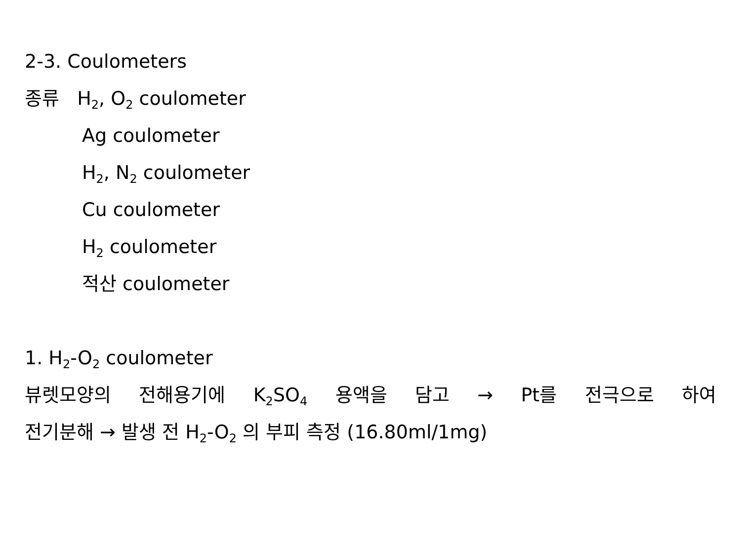2-3. Coulometers
종류 H<sub>2</sub>, O<sub>2</sub> coulometer
Ag coulometer
H<sub>2</sub>, N<sub>2</sub> coulometer
Cu coulometer
H<sub>2</sub> coulometer
적산 coulometer
1. H<sub>2</sub>-O<sub>2</sub> coulometer
뷰렛모양의 전해용기에 K<sub>2</sub>SO<sub>4</sub> 용액을 담고 → Pt를 전극으로 하여
전기분해 → 발생 전 H<sub>2</sub>-O<sub>2</sub> 의 부피 측정 (16.80ml/1mg)